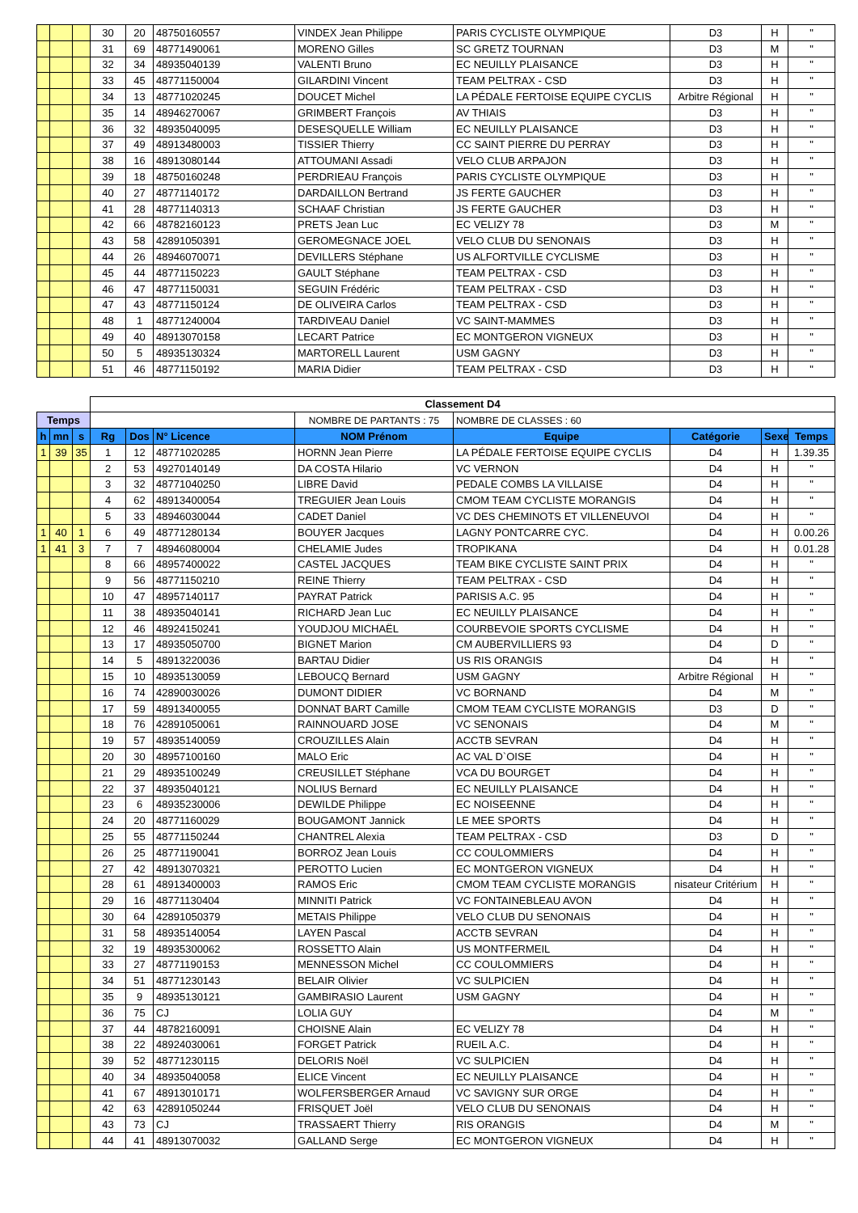| | | | 30 | 20 | 48750160557 | VINDEX Jean Philippe | PARIS CYCLISTE OLYMPIQUE | D3 | H | " |
| | | | 31 | 69 | 48771490061 | MORENO Gilles | SC GRETZ TOURNAN | D3 | M | " |
| | | | 32 | 34 | 48935040139 | VALENTI Bruno | EC NEUILLY PLAISANCE | D3 | H | " |
| | | | 33 | 45 | 48771150004 | GILARDINI Vincent | TEAM PELTRAX - CSD | D3 | H | " |
| | | | 34 | 13 | 48771020245 | DOUCET Michel | LA PÉDALE FERTOISE EQUIPE CYCLIS | Arbitre Régional | H | " |
| | | | 35 | 14 | 48946270067 | GRIMBERT François | AV THIAIS | D3 | H | " |
| | | | 36 | 32 | 48935040095 | DESESQUELLE William | EC NEUILLY PLAISANCE | D3 | H | " |
| | | | 37 | 49 | 48913480003 | TISSIER Thierry | CC SAINT PIERRE DU PERRAY | D3 | H | " |
| | | | 38 | 16 | 48913080144 | ATTOUMANI Assadi | VELO CLUB ARPAJON | D3 | H | " |
| | | | 39 | 18 | 48750160248 | PERDRIEAU François | PARIS CYCLISTE OLYMPIQUE | D3 | H | " |
| | | | 40 | 27 | 48771140172 | DARDAILLON Bertrand | JS FERTE GAUCHER | D3 | H | " |
| | | | 41 | 28 | 48771140313 | SCHAAF Christian | JS FERTE GAUCHER | D3 | H | " |
| | | | 42 | 66 | 48782160123 | PRETS Jean Luc | EC VELIZY 78 | D3 | M | " |
| | | | 43 | 58 | 42891050391 | GEROMEGNACE JOEL | VELO CLUB DU SENONAIS | D3 | H | " |
| | | | 44 | 26 | 48946070071 | DEVILLERS Stéphane | US ALFORTVILLE CYCLISME | D3 | H | " |
| | | | 45 | 44 | 48771150223 | GAULT Stéphane | TEAM PELTRAX - CSD | D3 | H | " |
| | | | 46 | 47 | 48771150031 | SEGUIN Frédéric | TEAM PELTRAX - CSD | D3 | H | " |
| | | | 47 | 43 | 48771150124 | DE OLIVEIRA Carlos | TEAM PELTRAX - CSD | D3 | H | " |
| | | | 48 | 1 | 48771240004 | TARDIVEAU Daniel | VC SAINT-MAMMES | D3 | H | " |
| | | | 49 | 40 | 48913070158 | LECART Patrice | EC MONTGERON VIGNEUX | D3 | H | " |
| | | | 50 | 5 | 48935130324 | MARTORELL Laurent | USM GAGNY | D3 | H | " |
| | | | 51 | 46 | 48771150192 | MARIA Didier | TEAM PELTRAX - CSD | D3 | H | " |
| | | | Classement D4 | | | | | | | |
| Temps | | | | | | NOMBRE DE PARTANTS : 75 | NOMBRE DE CLASSES : 60 | | | |
| h | mn | s | Rg | Dos | N° Licence | NOM Prénom | Equipe | Catégorie | Sexe | Temps |
| 1 | 39 | 35 | 1 | 12 | 48771020285 | HORNN Jean Pierre | LA PÉDALE FERTOISE EQUIPE CYCLIS | D4 | H | 1.39.35 |
| | | | 2 | 53 | 49270140149 | DA COSTA Hilario | VC VERNON | D4 | H | " |
| | | | 3 | 32 | 48771040250 | LIBRE David | PEDALE COMBS LA VILLAISE | D4 | H | " |
| | | | 4 | 62 | 48913400054 | TREGUIER Jean Louis | CMOM TEAM CYCLISTE MORANGIS | D4 | H | " |
| | | | 5 | 33 | 48946030044 | CADET Daniel | VC DES CHEMINOTS ET VILLENEUVOI | D4 | H | " |
| 1 | 40 | 1 | 6 | 49 | 48771280134 | BOUYER Jacques | LAGNY PONTCARRE CYC. | D4 | H | 0.00.26 |
| 1 | 41 | 3 | 7 | 7 | 48946080004 | CHELAMIE Judes | TROPIKANA | D4 | H | 0.01.28 |
| | | | 8 | 66 | 48957400022 | CASTEL JACQUES | TEAM BIKE CYCLISTE SAINT PRIX | D4 | H | " |
| | | | 9 | 56 | 48771150210 | REINE Thierry | TEAM PELTRAX - CSD | D4 | H | " |
| | | | 10 | 47 | 48957140117 | PAYRAT Patrick | PARISIS A.C. 95 | D4 | H | " |
| | | | 11 | 38 | 48935040141 | RICHARD Jean Luc | EC NEUILLY PLAISANCE | D4 | H | " |
| | | | 12 | 46 | 48924150241 | YOUDJOU MICHAËL | COURBEVOIE SPORTS CYCLISME | D4 | H | " |
| | | | 13 | 17 | 48935050700 | BIGNET Marion | CM AUBERVILLIERS 93 | D4 | D | " |
| | | | 14 | 5 | 48913220036 | BARTAU Didier | US RIS ORANGIS | D4 | H | " |
| | | | 15 | 10 | 48935130059 | LEBOUCQ Bernard | USM GAGNY | Arbitre Régional | H | " |
| | | | 16 | 74 | 42890030026 | DUMONT DIDIER | VC BORNAND | D4 | M | " |
| | | | 17 | 59 | 48913400055 | DONNAT BART Camille | CMOM TEAM CYCLISTE MORANGIS | D3 | D | " |
| | | | 18 | 76 | 42891050061 | RAINNOUARD JOSE | VC SENONAIS | D4 | M | " |
| | | | 19 | 57 | 48935140059 | CROUZILLES Alain | ACCTB SEVRAN | D4 | H | " |
| | | | 20 | 30 | 48957100160 | MALO Eric | AC VAL D`OISE | D4 | H | " |
| | | | 21 | 29 | 48935100249 | CREUSILLET Stéphane | VCA DU BOURGET | D4 | H | " |
| | | | 22 | 37 | 48935040121 | NOLIUS Bernard | EC NEUILLY PLAISANCE | D4 | H | " |
| | | | 23 | 6 | 48935230006 | DEWILDE Philippe | EC NOISEENNE | D4 | H | " |
| | | | 24 | 20 | 48771160029 | BOUGAMONT Jannick | LE MEE SPORTS | D4 | H | " |
| | | | 25 | 55 | 48771150244 | CHANTREL Alexia | TEAM PELTRAX - CSD | D3 | D | " |
| | | | 26 | 25 | 48771190041 | BORROZ Jean Louis | CC COULOMMIERS | D4 | H | " |
| | | | 27 | 42 | 48913070321 | PEROTTO Lucien | EC MONTGERON VIGNEUX | D4 | H | " |
| | | | 28 | 61 | 48913400003 | RAMOS Eric | CMOM TEAM CYCLISTE MORANGIS | nisateur Critérium | H | " |
| | | | 29 | 16 | 48771130404 | MINNITI Patrick | VC FONTAINEBLEAU AVON | D4 | H | " |
| | | | 30 | 64 | 42891050379 | METAIS Philippe | VELO CLUB DU SENONAIS | D4 | H | " |
| | | | 31 | 58 | 48935140054 | LAYEN Pascal | ACCTB SEVRAN | D4 | H | " |
| | | | 32 | 19 | 48935300062 | ROSSETTO Alain | US MONTFERMEIL | D4 | H | " |
| | | | 33 | 27 | 48771190153 | MENNESSON Michel | CC COULOMMIERS | D4 | H | " |
| | | | 34 | 51 | 48771230143 | BELAIR Olivier | VC SULPICIEN | D4 | H | " |
| | | | 35 | 9 | 48935130121 | GAMBIRASIO Laurent | USM GAGNY | D4 | H | " |
| | | | 36 | 75 | CJ | LOLIA GUY | | D4 | M | " |
| | | | 37 | 44 | 48782160091 | CHOISNE Alain | EC VELIZY 78 | D4 | H | " |
| | | | 38 | 22 | 48924030061 | FORGET Patrick | RUEIL A.C. | D4 | H | " |
| | | | 39 | 52 | 48771230115 | DELORIS Noël | VC SULPICIEN | D4 | H | " |
| | | | 40 | 34 | 48935040058 | ELICE Vincent | EC NEUILLY PLAISANCE | D4 | H | " |
| | | | 41 | 67 | 48913010171 | WOLFERSBERGER Arnaud | VC SAVIGNY SUR ORGE | D4 | H | " |
| | | | 42 | 63 | 42891050244 | FRISQUET Joël | VELO CLUB DU SENONAIS | D4 | H | " |
| | | | 43 | 73 | CJ | TRASSAERT Thierry | RIS ORANGIS | D4 | M | " |
| | | | 44 | 41 | 48913070032 | GALLAND Serge | EC MONTGERON VIGNEUX | D4 | H | " |